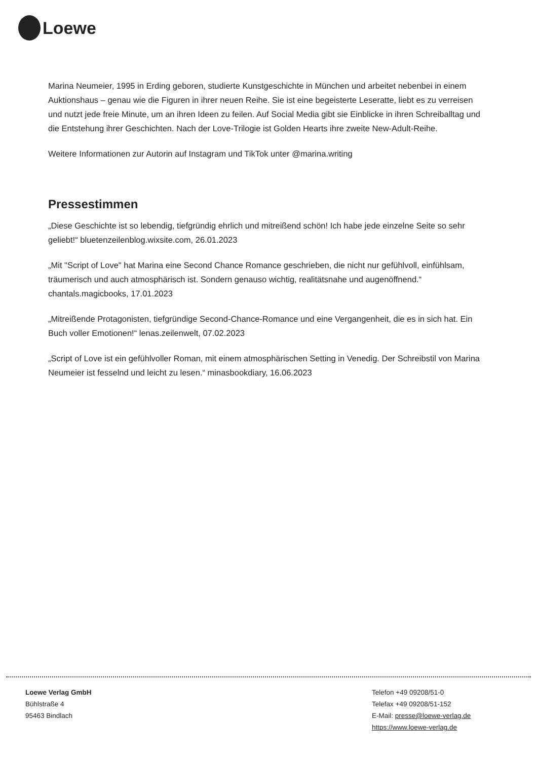Loewe
Marina Neumeier, 1995 in Erding geboren, studierte Kunstgeschichte in München und arbeitet nebenbei in einem Auktionshaus – genau wie die Figuren in ihrer neuen Reihe. Sie ist eine begeisterte Leseratte, liebt es zu verreisen und nutzt jede freie Minute, um an ihren Ideen zu feilen. Auf Social Media gibt sie Einblicke in ihren Schreiballtag und die Entstehung ihrer Geschichten. Nach der Love-Trilogie ist Golden Hearts ihre zweite New-Adult-Reihe.
Weitere Informationen zur Autorin auf Instagram und TikTok unter @marina.writing
Pressestimmen
„Diese Geschichte ist so lebendig, tiefgründig ehrlich und mitreißend schön! Ich habe jede einzelne Seite so sehr geliebt!“ bluetenzeilenblog.wixsite.com, 26.01.2023
„Mit "Script of Love" hat Marina eine Second Chance Romance geschrieben, die nicht nur gefühlvoll, einfühlsam, träumerisch und auch atmosphärisch ist. Sondern genauso wichtig, realitätsnahe und augenöffnend.“ chantals.magicbooks, 17.01.2023
„Mitreißende Protagonisten, tiefgründige Second-Chance-Romance und eine Vergangenheit, die es in sich hat. Ein Buch voller Emotionen!“ lenas.zeilenwelt, 07.02.2023
„Script of Love ist ein gefühlvoller Roman, mit einem atmosphärischen Setting in Venedig. Der Schreibstil von Marina Neumeier ist fesselnd und leicht zu lesen.“ minasbookdiary, 16.06.2023
Loewe Verlag GmbH
Bühlstraße 4
95463 Bindlach
Telefon +49 09208/51-0
Telefax +49 09208/51-152
E-Mail: presse@loewe-verlag.de
https://www.loewe-verlag.de